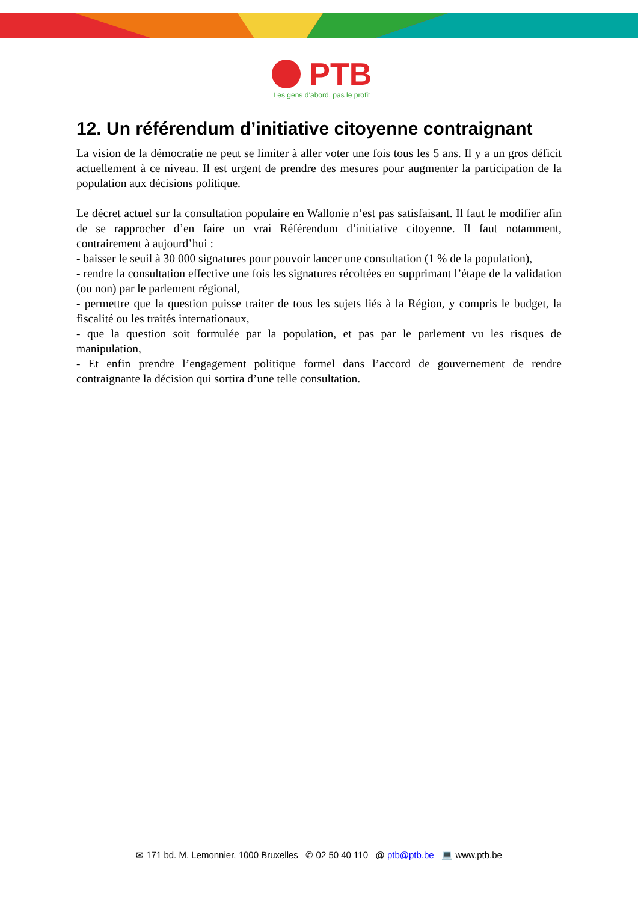PTB
Les gens d’abord, pas le profit
12. Un référendum d’initiative citoyenne contraignant
La vision de la démocratie ne peut se limiter à aller voter une fois tous les 5 ans. Il y a un gros déficit actuellement à ce niveau. Il est urgent de prendre des mesures pour augmenter la participation de la population aux décisions politique.
Le décret actuel sur la consultation populaire en Wallonie n’est pas satisfaisant. Il faut le modifier afin de se rapprocher d’en faire un vrai Référendum d’initiative citoyenne. Il faut notamment, contrairement à aujourd’hui :
- baisser le seuil à 30 000 signatures pour pouvoir lancer une consultation (1 % de la population),
- rendre la consultation effective une fois les signatures récoltées en supprimant l’étape de la validation (ou non) par le parlement régional,
- permettre que la question puisse traiter de tous les sujets liés à la Région, y compris le budget, la fiscalité ou les traités internationaux,
- que la question soit formulée par la population, et pas par le parlement vu les risques de manipulation,
- Et enfin prendre l’engagement politique formel dans l’accord de gouvernement de rendre contraignante la décision qui sortira d’une telle consultation.
✉ 171 bd. M. Lemonnier, 1000 Bruxelles ✆ 02 50 40 110 @ ptb@ptb.be 💻 www.ptb.be